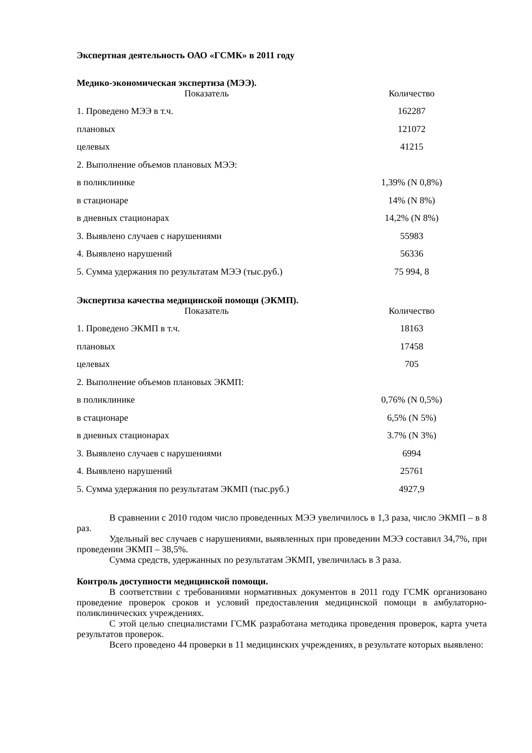Экспертная деятельность ОАО «ГСМК» в 2011 году
Медико-экономическая экспертиза (МЭЭ).
| Показатель | Количество |
| --- | --- |
| 1. Проведено МЭЭ в т.ч. | 162287 |
| плановых | 121072 |
| целевых | 41215 |
| 2. Выполнение объемов плановых МЭЭ: | |
| в поликлинике | 1,39% (N 0,8%) |
| в стационаре | 14% (N 8%) |
| в дневных стационарах | 14,2% (N 8%) |
| 3. Выявлено случаев с нарушениями | 55983 |
| 4. Выявлено нарушений | 56336 |
| 5. Сумма удержания по результатам МЭЭ (тыс.руб.) | 75 994, 8 |
Экспертиза качества медицинской помощи (ЭКМП).
| Показатель | Количество |
| --- | --- |
| 1. Проведено ЭКМП в т.ч. | 18163 |
| плановых | 17458 |
| целевых | 705 |
| 2. Выполнение объемов плановых ЭКМП: | |
| в поликлинике | 0,76% (N 0,5%) |
| в стационаре | 6,5% (N 5%) |
| в дневных стационарах | 3.7% (N 3%) |
| 3. Выявлено случаев с нарушениями | 6994 |
| 4. Выявлено нарушений | 25761 |
| 5. Сумма удержания по результатам ЭКМП (тыс.руб.) | 4927,9 |
В сравнении с 2010 годом число проведенных МЭЭ увеличилось в 1,3 раза, число ЭКМП – в 8 раз.
Удельный вес случаев с нарушениями, выявленных при проведении МЭЭ составил 34,7%, при проведении ЭКМП – 38,5%.
Сумма средств, удержанных по результатам ЭКМП, увеличилась в 3 раза.
Контроль доступности медицинской помощи.
В соответствии с требованиями нормативных документов в 2011 году ГСМК организовано проведение проверок сроков и условий предоставления медицинской помощи в амбулаторно-поликлинических учреждениях.
С этой целью специалистами ГСМК разработана методика проведения проверок, карта учета результатов проверок.
Всего проведено 44 проверки в 11 медицинских учреждениях, в результате которых выявлено: